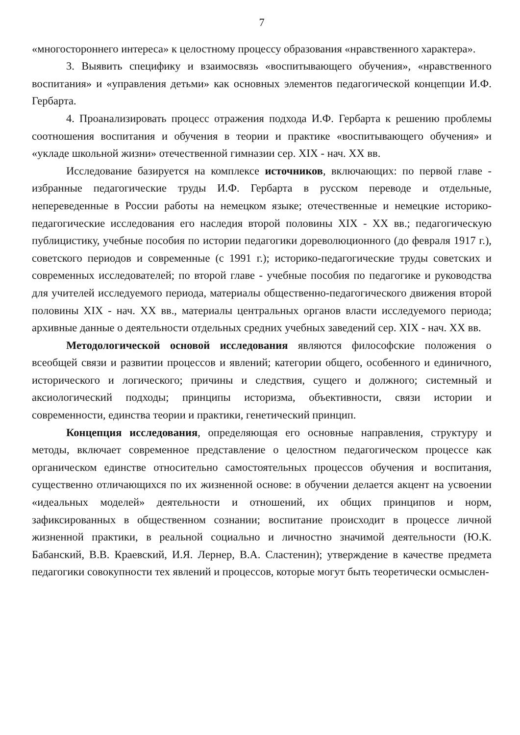7
«многостороннего интереса» к целостному процессу образования «нравственного характера».
3. Выявить специфику и взаимосвязь «воспитывающего обучения», «нравственного воспитания» и «управления детьми» как основных элементов педагогической концепции И.Ф. Гербарта.
4. Проанализировать процесс отражения подхода И.Ф. Гербарта к решению проблемы соотношения воспитания и обучения в теории и практике «воспитывающего обучения» и «укладе школьной жизни» отечественной гимназии сер. XIX - нач. XX вв.
Исследование базируется на комплексе источников, включающих: по первой главе - избранные педагогические труды И.Ф. Гербарта в русском переводе и отдельные, непереведенные в России работы на немецком языке; отечественные и немецкие историко-педагогические исследования его наследия второй половины XIX - XX вв.; педагогическую публицистику, учебные пособия по истории педагогики дореволюционного (до февраля 1917 г.), советского периодов и современные (с 1991 г.); историко-педагогические труды советских и современных исследователей; по второй главе - учебные пособия по педагогике и руководства для учителей исследуемого периода, материалы общественно-педагогического движения второй половины XIX - нач. XX вв., материалы центральных органов власти исследуемого периода; архивные данные о деятельности отдельных средних учебных заведений сер. XIX - нач. XX вв.
Методологической основой исследования являются философские положения о всеобщей связи и развитии процессов и явлений; категории общего, особенного и единичного, исторического и логического; причины и следствия, сущего и должного; системный и аксиологический подходы; принципы историзма, объективности, связи истории и современности, единства теории и практики, генетический принцип.
Концепция исследования, определяющая его основные направления, структуру и методы, включает современное представление о целостном педагогическом процессе как органическом единстве относительно самостоятельных процессов обучения и воспитания, существенно отличающихся по их жизненной основе: в обучении делается акцент на усвоении «идеальных моделей» деятельности и отношений, их общих принципов и норм, зафиксированных в общественном сознании; воспитание происходит в процессе личной жизненной практики, в реальной социально и личностно значимой деятельности (Ю.К. Бабанский, В.В. Краевский, И.Я. Лернер, В.А. Сластенин); утверждение в качестве предмета педагогики совокупности тех явлений и процессов, которые могут быть теоретически осмыслен-